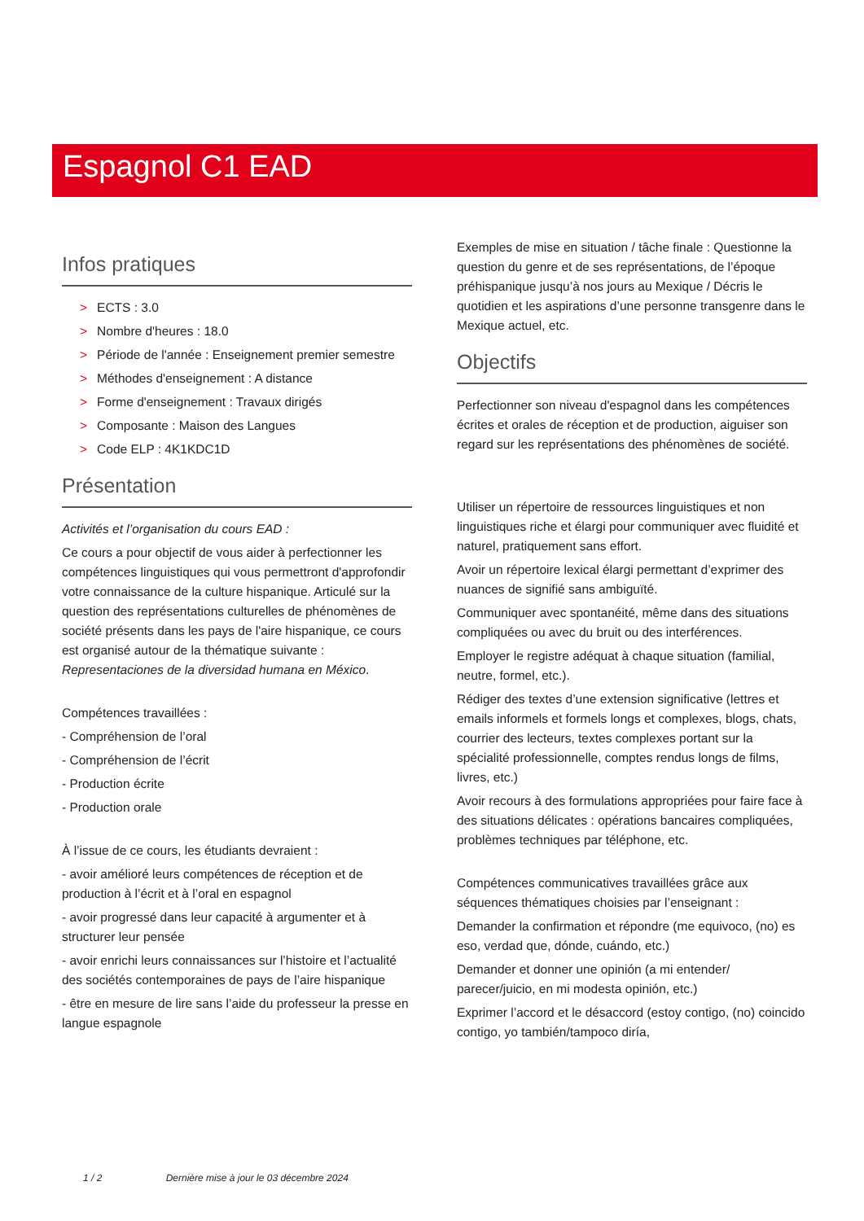Espagnol C1 EAD
Infos pratiques
> ECTS : 3.0
> Nombre d'heures : 18.0
> Période de l'année : Enseignement premier semestre
> Méthodes d'enseignement : A distance
> Forme d'enseignement : Travaux dirigés
> Composante : Maison des Langues
> Code ELP : 4K1KDC1D
Présentation
Activités et l’organisation du cours EAD :
Ce cours a pour objectif de vous aider à perfectionner les compétences linguistiques qui vous permettront d'approfondir votre connaissance de la culture hispanique. Articulé sur la question des représentations culturelles de phénomènes de société présents dans les pays de l'aire hispanique, ce cours est organisé autour de la thématique suivante : Representaciones de la diversidad humana en México.
Compétences travaillées :
- Compréhension de l’oral
- Compréhension de l’écrit
- Production écrite
- Production orale
À l’issue de ce cours, les étudiants devraient :
- avoir amélioré leurs compétences de réception et de production à l’écrit et à l’oral en espagnol
- avoir progressé dans leur capacité à argumenter et à structurer leur pensée
- avoir enrichi leurs connaissances sur l’histoire et l’actualité des sociétés contemporaines de pays de l’aire hispanique
- être en mesure de lire sans l’aide du professeur la presse en langue espagnole
Exemples de mise en situation / tâche finale : Questionne la question du genre et de ses représentations, de l’époque préhispanique jusqu’à nos jours au Mexique / Décris le quotidien et les aspirations d’une personne transgenre dans le Mexique actuel, etc.
Objectifs
Perfectionner son niveau d'espagnol dans les compétences écrites et orales de réception et de production, aiguiser son regard sur les représentations des phénomènes de société.
Utiliser un répertoire de ressources linguistiques et non linguistiques riche et élargi pour communiquer avec fluidité et naturel, pratiquement sans effort.
Avoir un répertoire lexical élargi permettant d’exprimer des nuances de signifié sans ambiguïté.
Communiquer avec spontanéité, même dans des situations compliquées ou avec du bruit ou des interférences.
Employer le registre adéquat à chaque situation (familial, neutre, formel, etc.).
Rédiger des textes d’une extension significative (lettres et emails informels et formels longs et complexes, blogs, chats, courrier des lecteurs, textes complexes portant sur la spécialité professionnelle, comptes rendus longs de films, livres, etc.)
Avoir recours à des formulations appropriées pour faire face à des situations délicates : opérations bancaires compliquées, problèmes techniques par téléphone, etc.
Compétences communicatives travaillées grâce aux séquences thématiques choisies par l’enseignant :
Demander la confirmation et répondre (me equivoco, (no) es eso, verdad que, dónde, cuándo, etc.)
Demander et donner une opinión (a mi entender/ parecer/juicio, en mi modesta opinión, etc.)
Exprimer l’accord et le désaccord (estoy contigo, (no) coincido contigo, yo también/tampoco diría,
1 / 2 Dernière mise à jour le 03 décembre 2024